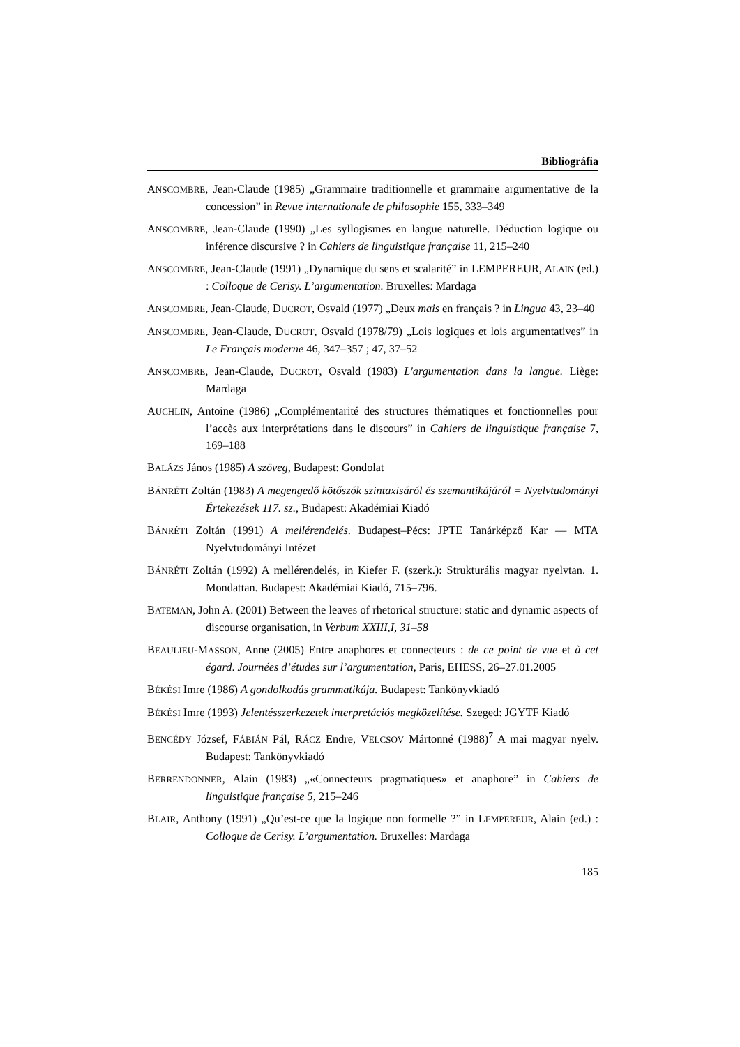Bibliográfia
ANSCOMBRE, Jean-Claude (1985) „Grammaire traditionnelle et grammaire argumentative de la concession” in Revue internationale de philosophie 155, 333–349
ANSCOMBRE, Jean-Claude (1990) „Les syllogismes en langue naturelle. Déduction logique ou inférence discursive ? in Cahiers de linguistique française 11, 215–240
ANSCOMBRE, Jean-Claude (1991) „Dynamique du sens et scalarité” in LEMPEREUR, ALAIN (ed.) : Colloque de Cerisy. L’argumentation. Bruxelles: Mardaga
ANSCOMBRE, Jean-Claude, DUCROT, Osvald (1977) „Deux mais en français ? in Lingua 43, 23–40
ANSCOMBRE, Jean-Claude, DUCROT, Osvald (1978/79) „Lois logiques et lois argumentatives” in Le Français moderne 46, 347–357 ; 47, 37–52
ANSCOMBRE, Jean-Claude, DUCROT, Osvald (1983) L'argumentation dans la langue. Liège: Mardaga
AUCHLIN, Antoine (1986) „Complémentarité des structures thématiques et fonctionnelles pour l’accès aux interprétations dans le discours” in Cahiers de linguistique française 7, 169–188
BALÁZS János (1985) A szöveg, Budapest: Gondolat
BÁNRÉTI Zoltán (1983) A megengedő kötőszók szintaxisáról és szemantikájáról = Nyelvtudományi Értekezések 117. sz., Budapest: Akadémiai Kiadó
BÁNRÉTI Zoltán (1991) A mellérendelés. Budapest–Pécs: JPTE Tanárképző Kar — MTA Nyelvtudományi Intézet
BÁNRÉTI Zoltán (1992) A mellérendelés, in Kiefer F. (szerk.): Strukturális magyar nyelvtan. 1. Mondattan. Budapest: Akadémiai Kiadó, 715–796.
BATEMAN, John A. (2001) Between the leaves of rhetorical structure: static and dynamic aspects of discourse organisation, in Verbum XXIII,I, 31–58
BEAULIEU-MASSON, Anne (2005) Entre anaphores et connecteurs : de ce point de vue et à cet égard. Journées d’études sur l’argumentation, Paris, EHESS, 26–27.01.2005
BÉKÉSI Imre (1986) A gondolkodás grammatikája. Budapest: Tankönyvkiadó
BÉKÉSI Imre (1993) Jelentésszerkezetek interpretációs megközelítése. Szeged: JGYTF Kiadó
BENCÉDY József, FÁBIÁN Pál, RÁCZ Endre, VELCSOV Mártonné (1988)<sup>7</sup> A mai magyar nyelv. Budapest: Tankönyvkiadó
BERRENDONNER, Alain (1983) „«Connecteurs pragmatiques» et anaphore” in Cahiers de linguistique française 5, 215–246
BLAIR, Anthony (1991) „Qu’est-ce que la logique non formelle ?” in LEMPEREUR, Alain (ed.) : Colloque de Cerisy. L’argumentation. Bruxelles: Mardaga
185